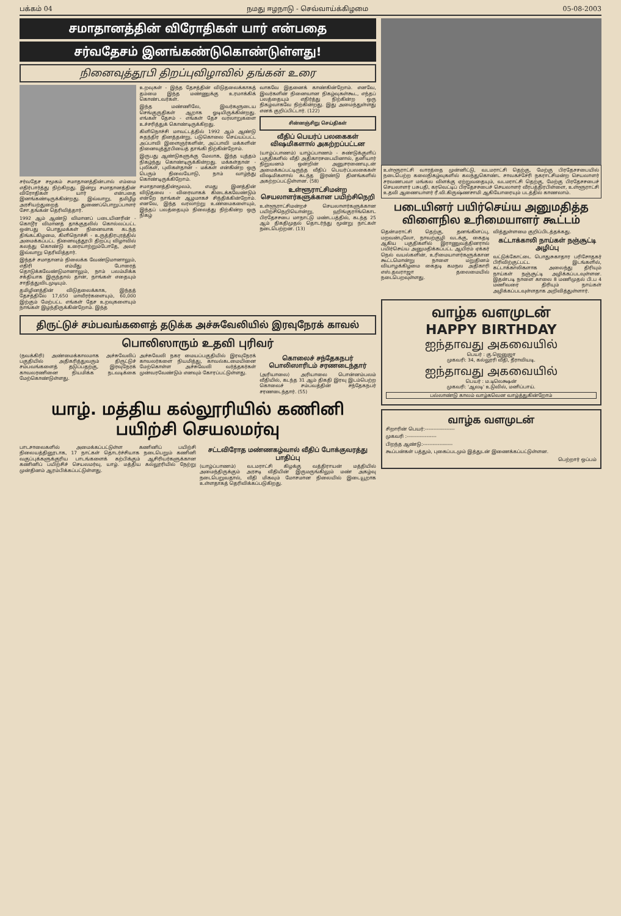பக்கம் 04 நமது ஈழநாடு - செவ்வாய்க்கிழமை 05-08-2003
சமாதானத்தின் விரோதிகள் யார் என்பதை
சர்வதேசம் இனங்கண்டுகொண்டுள்ளது!
நினைவுத்தூபி திறப்புவிழாவில் தங்கன் உரை
சர்வதேச சமூகம் சமாதானத்தின்பால் எம்மை எதிர்பார்த்து நிற்கிறது. இன்று சமாதானத்தின் விரோதிகள் யார் என்பதை இனங்கண்டிருக்கின்றது. இவ்வாறு, தமிழீழ அரசியற்துறைத் துணைப்பொறுப்பாளர் சோ.தங்கன் தெரிவித்தார்.
1992 ஆம் ஆண்டு விமானப் படையினரின் - கொடூர விமானத் தாக்குதலில் கொல்லப்பட்ட ஒன்பது பொதுமக்கள் நினைவாக கடந்த திங்கட்கிழமை, கிளிநொச்சி - உருத்திரபுரத்தில் அமைக்கப்பட்ட நினைவுத்தூபி திறப்பு விழாவில் கலந்து கொண்டு உரையாற்றும்போதே, அவர் இவ்வாறு தெரிவித்தார்.
இந்தச் சமாதானம் நிலைக்க வேண்டுமானாலும், எதிரி எம்மீது போரைத் தொடுக்கவேண்டுமானாலும், நாம் பலம்மிக்க சக்தியாக இருந்தால் தான், நாங்கள் எதையும் சாதித்துவிடமுடியும்.
தமிழினத்தின் விடுதலைக்காக, இந்தத் தேசத்திலே 17,650 மாவீரர்களையும், 60,000 இற்கும் மேற்பட்ட எங்கள் தேச உறவுகளையும் நாங்கள் இழந்திருக்கின்றோம். இந்த
உறவுகள் - இந்த தேசத்தின் விடுதலைக்காகத் தம்மை இந்த மண்ணுக்கு உரமாக்கிக் கொண்டவர்கள்.
இந்த மண்ணிலே, இவர்களுடைய செங்குருதிகள் ஆறாக ஓடியிருக்கின்றது. எங்கள் தேசம் - எங்கள் தேச வரலாறுகளை உச்சரித்துக் கொண்டிருக்கிறது.
கிளிநொச்சி மாவட்டத்தில் 1992 ஆம் ஆண்டு சுதந்திர தினத்தன்று, படுகொலை செய்யப்பட்ட அப்பாவி இளைஞர்களின், அப்பாவி மக்களின் நினைவுத்தூபியைத் தாங்கி நிற்கின்றோம்.
இருபது ஆண்டுகளுக்கு மேலாக, இந்த யுத்தம் நிகழ்ந்து கொண்டிருக்கின்றது. மக்கள்தான் - புலிகள், புலிகள்தான் - மக்கள் என்கின்ற ஒரு பெரும் நிலையோடு, நாம் வாழ்ந்து கொண்டிருக்கிறோம்.
சமாதானத்தின்மூலம், எமது இனத்தின் விடுதலை - விரைவாகக் கிடைக்கவேண்டும் என்றே நாங்கள் ஆழமாகச் சிந்திக்கின்றோம். எனவே, இந்த வரலாற்று உண்மைகளையும், இந்தப் பலத்தையும் நிலைத்து நிற்கின்ற ஒரு நிகழ்
வாகவே இதனைக் காண்கின்றோம். எனவே, இவர்களின் நினைவான நிகழ்வுகள்கூட, எந்தப் பலத்தையும் எதிர்த்து நிற்கின்ற ஒரு நிகழ்வாகவே நிற்கின்றது. இது அமைந்துள்ளது எனக் குறிப்பிட்டார். (122)
சின்னஞ்சிறு செய்திகள்
வீதிப் பெயர்ப் பலகைகள் விஷமிகளால் அகற்றப்பட்டன
(யாழ்ப்பாணம்) யாழ்ப்பாணம் - சுண்டுக்குளிப் பகுதிகளில் வீதி அதிகாரசபையினால், தனியார் நிறுவனம் ஒன்றின் அனுசரணையுடன் அமைக்கப்பட்டிருந்த வீதிப் பெயர்ப்பலகைகள் விஷமிகளால் கடந்த இரண்டு தினங்களில் அகற்றப்பட்டுள்ளன. (58)
உள்ளூராட்சிமன்ற செயலாளர்களுக்கான பயிற்சிநெறி
உள்ளூராட்சிமன்றச் செயலாளர்களுக்கான பயிற்சிநெறியொன்று, ஹிங்குராங்கொட பிரதேசசபை மாநாட்டு மண்டபத்தில், கடந்த 25 ஆம் திகதிமுதல் தொடர்ந்து மூன்று நாட்கள் நடைபெற்றன. (13)
திருட்டுச் சம்பவங்களைத் தடுக்க அச்சுவேலியில் இரவுநேரக் காவல்
பொலிஸாரும் உதவி புரிவர்
(நவக்கிரி) அண்மைக்காலமாக அச்சுவேலிப் பகுதியில் அதிகரித்துவரும் திருட்டுச் சம்பவங்களைத் தடுப்பதற்கு, இரவுநேரக் காவலரணினை நியமிக்க நடவடிக்கை மேற்கொண்டுள்ளது.
அச்சுவேலி நகர மையப்பகுதியில் இரவுநேரக் காவலர்களை நியமித்து, காவல்கடமையினை மேற்கொள்ள அச்சுவேலி வர்த்தகர்கள் முன்வரவேண்டும் எனவும் கோரப்பட்டுள்ளது.
கொலைச் சந்தேகநபர் பொலிஸாரிடம் சரணடைந்தார்
(அரியாலை) அரியாலை பொன்னம்பலம் வீதியில், கடந்த 31 ஆம் திகதி இரவு இடம்பெற்ற கொலைச் சம்பவத்தின் சந்தேகநபர் சரணடைந்தார். (55)
யாழ். மத்திய கல்லூரியில் கணினி பயிற்சி செயலமர்வு
பாடசாலைகளில் அமைக்கப்பட்டுள்ள கணினிப் பயிற்சி நிலையத்தினூடாக, 17 நாட்கள் தொடர்ச்சியாக நடைபெறும் கணினி வகுப்புக்களுக்குரிய பாடங்களைக் கற்பிக்கும் ஆசிரியர்களுக்கான கணினிப் பயிற்சிச் செயலமர்வு, யாழ். மத்திய கல்லூரியில் நேற்று முன்தினம் ஆரம்பிக்கப்பட்டுள்ளது.
சட்டவிரோத மண்ணகழ்வால் வீதிப் போக்குவரத்து பாதிப்பு
(யாழ்ப்பாணம்) வடமராட்சி கிழக்கு வத்திராயன் மத்தியில் அமைந்திருக்கும் அரசடி வீதியின் இருமருங்கிலும் மண் அகழ்வு நடைபெறுவதால், வீதி மிகவும் மோசமான நிலையில் இடையூறாக உள்ளதாகத் தெரிவிக்கப்படுகிறது.
உள்ளூராட்சி வாரத்தை முன்னிட்டு, வடமராட்சி தெற்கு, மேற்கு பிரதேசசபையில் நடைபெற்ற கலைநிகழ்வுகளில் கலந்துகொண்ட சாவகச்சேரி நகராட்சிமன்ற செயலாளர் சரவணபவா மங்கல விளக்கு ஏற்றுவதையும், வடமராட்சி தெற்கு, மேற்கு பிரதேசசபைச் செயலாளர் பசுபதி, கரவெட்டிப் பிரதேசசபைச் செயலாளர் வீரபத்திரபிள்ளை, உள்ளூராட்சி உதவி ஆணையாளர் ரீ.வி.கிருஷ்ணசாமி ஆகியோரையும் படத்தில் காணலாம்.
படையினர் பயிர்செய்ய அனுமதித்த விளைநில உரிமையாளர் கூட்டம்
தென்மராட்சி தெற்கு, தனங்கிளப்பு, மறவன்புலோ, நாவற்குழி வடக்கு, கைதடி ஆகிய பகுதிகளில் இராணுவத்தினரால் பயிர்செய்ய அனுமதிக்கப்பட்ட ஆயிரம் ஏக்கர் நெல் வயல்களின், உரிமையாளர்களுக்கான கூட்டமொன்று நாளை மறுதினம் வியாழக்கிழமை கைதடி கமநல அதிகாரி எஸ்.தவராஜா தலைமையில் நடைபெறவுள்ளது.
வித்துள்ளமை குறிப்பிடத்தக்கது.
கட்டாக்காலி நாய்கள் நஞ்சூட்டி அழிப்பு
வட்டுக்கோட்டை பொதுசுகாதார பரிசோதகர் பிரிவிற்குட்பட்ட இடங்களில், கட்டாக்காலிகளாக அலைந்து திரியும் நாய்கள் நஞ்சூட்டி அழிக்கப்படவுள்ளன. இதன்படி நாளை காலை 8 மணிமுதல் பி.ப 4 மணிவரை திரியும் நாய்கள் அழிக்கப்படவுள்ளதாக அறிவித்துள்ளார்.
வாழ்க வளமுடன்
HAPPY BIRTHDAY
ஐந்தாவது அகவையில்
பெயர் : கு.ஜெனுஜா
முகவரி: 34, கல்லூரி வீதி, நீராவியடி.
ஐந்தாவது அகவையில்
பெயர் : ம.டிலெக்ஷன்
முகவரி: 'ஆலடி' உடுவில், மனிப்பாய்.
பல்லாண்டு காலம் வாழ்கவென வாழ்த்துகின்றோம்
வாழ்க வளமுடன்
சிறாரின் பெயர்:------------------
முகவரி :------------------
பிறந்த ஆண்டு:------------------
கூப்பன்கள் பத்தும், புகைப்படமும் இத்துடன் இணைக்கப்பட்டுள்ளன.
பெற்றார் ஒப்பம்